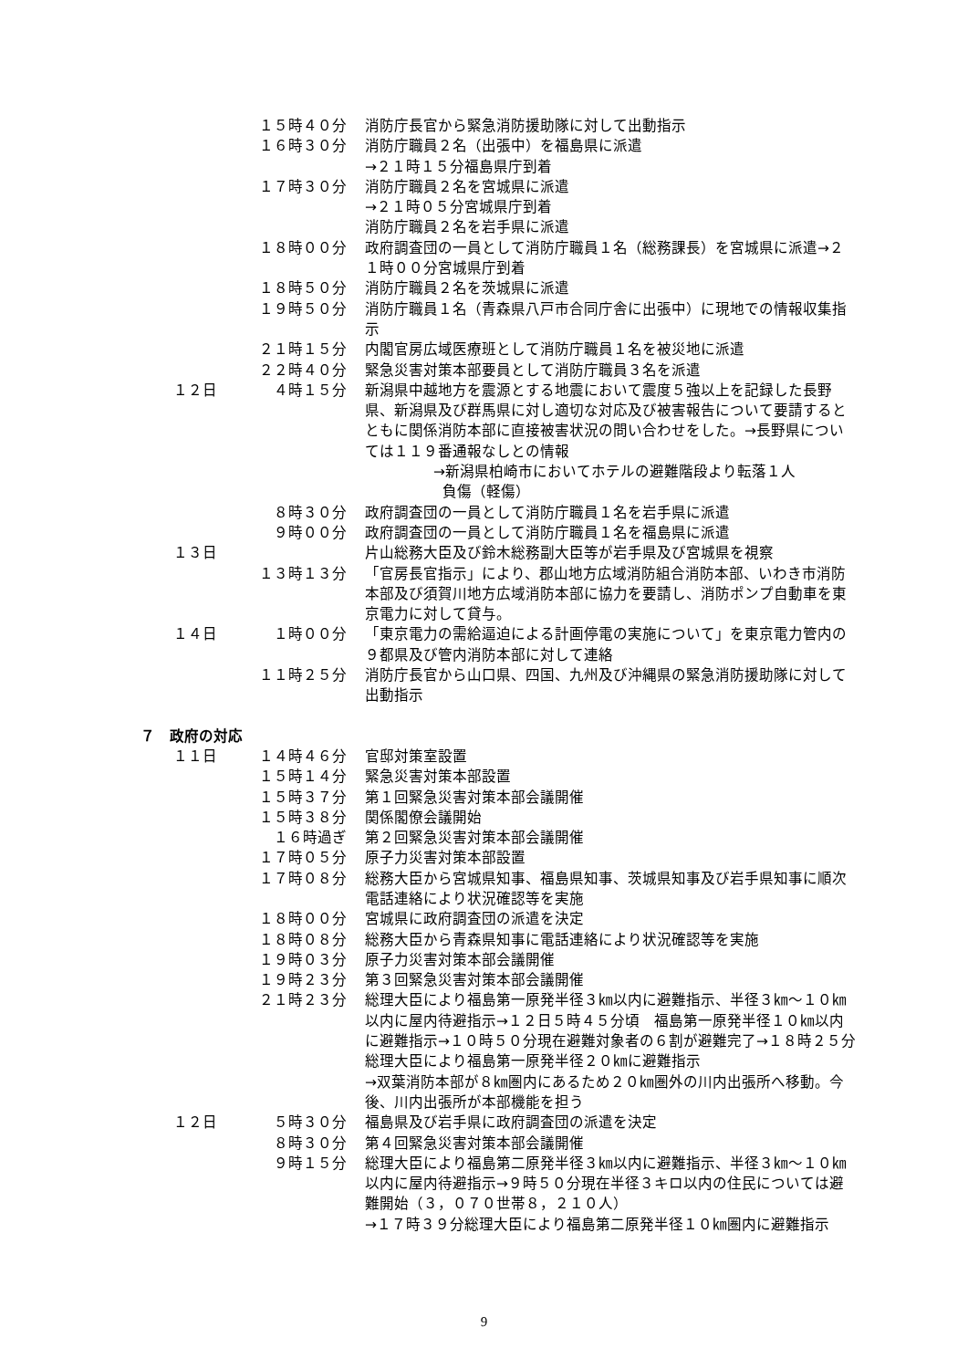１５時４０分 消防庁長官から緊急消防援助隊に対して出動指示
１６時３０分 消防庁職員２名（出張中）を福島県に派遣
→２１時１５分福島県庁到着
１７時３０分 消防庁職員２名を宮城県に派遣
→２１時０５分宮城県庁到着
消防庁職員２名を岩手県に派遣
１８時００分 政府調査団の一員として消防庁職員１名（総務課長）を宮城県に派遣→２１時００分宮城県庁到着
１８時５０分 消防庁職員２名を茨城県に派遣
１９時５０分 消防庁職員１名（青森県八戸市合同庁舎に出張中）に現地での情報収集指示
２１時１５分 内閣官房広域医療班として消防庁職員１名を被災地に派遣
２２時４０分 緊急災害対策本部要員として消防庁職員３名を派遣
１２日 ４時１５分 新潟県中越地方を震源とする地震において震度５強以上を記録した長野県、新潟県及び群馬県に対し適切な対応及び被害報告について要請するとともに関係消防本部に直接被害状況の問い合わせをした。→長野県については１１９番通報なしとの情報
→新潟県柏崎市においてホテルの避難階段より転落１人
負傷（軽傷）
８時３０分 政府調査団の一員として消防庁職員１名を岩手県に派遣
９時００分 政府調査団の一員として消防庁職員１名を福島県に派遣
１３日 片山総務大臣及び鈴木総務副大臣等が岩手県及び宮城県を視察
１３時１３分 「官房長官指示」により、郡山地方広域消防組合消防本部、いわき市消防本部及び須賀川地方広域消防本部に協力を要請し、消防ポンプ自動車を東京電力に対して貸与。
１４日 １時００分 「東京電力の需給逼迫による計画停電の実施について」を東京電力管内の９都県及び管内消防本部に対して連絡
１１時２５分 消防庁長官から山口県、四国、九州及び沖縄県の緊急消防援助隊に対して出動指示
７　政府の対応
１１日 １４時４６分 官邸対策室設置
１５時１４分 緊急災害対策本部設置
１５時３７分 第１回緊急災害対策本部会議開催
１５時３８分 関係閣僚会議開始
１６時過ぎ　 第２回緊急災害対策本部会議開催
１７時０５分 原子力災害対策本部設置
１７時０８分 総務大臣から宮城県知事、福島県知事、茨城県知事及び岩手県知事に順次電話連絡により状況確認等を実施
１８時００分 宮城県に政府調査団の派遣を決定
１８時０８分 総務大臣から青森県知事に電話連絡により状況確認等を実施
１９時０３分 原子力災害対策本部会議開催
１９時２３分 第３回緊急災害対策本部会議開催
２１時２３分 総理大臣により福島第一原発半径３㎞以内に避難指示、半径３㎞～１０㎞以内に屋内待避指示→１２日５時４５分頃　福島第一原発半径１０㎞以内に避難指示→１０時５０分現在避難対象者の６割が避難完了→１８時２５分総理大臣により福島第一原発半径２０㎞に避難指示
→双葉消防本部が８㎞圏内にあるため２０㎞圏外の川内出張所へ移動。今後、川内出張所が本部機能を担う
１２日 ５時３０分 福島県及び岩手県に政府調査団の派遣を決定
８時３０分 第４回緊急災害対策本部会議開催
９時１５分 総理大臣により福島第二原発半径３㎞以内に避難指示、半径３㎞～１０㎞以内に屋内待避指示→９時５０分現在半径３キロ以内の住民については避難開始（３，０７０世帯８，２１０人）
→１７時３９分総理大臣により福島第二原発半径１０㎞圏内に避難指示
9